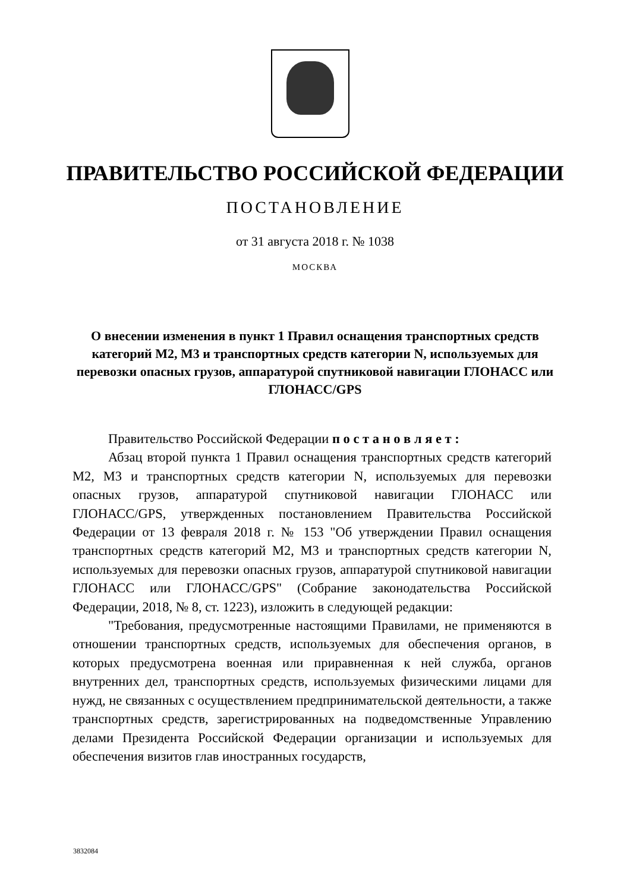ПРАВИТЕЛЬСТВО РОССИЙСКОЙ ФЕДЕРАЦИИ
ПОСТАНОВЛЕНИЕ
от 31 августа 2018 г. № 1038
МОСКВА
О внесении изменения в пункт 1 Правил оснащения транспортных средств категорий М2, М3 и транспортных средств категории N, используемых для перевозки опасных грузов, аппаратурой спутниковой навигации ГЛОНАСС или ГЛОНАСС/GPS
Правительство Российской Федерации п о с т а н о в л я е т :
Абзац второй пункта 1 Правил оснащения транспортных средств категорий М2, М3 и транспортных средств категории N, используемых для перевозки опасных грузов, аппаратурой спутниковой навигации ГЛОНАСС или ГЛОНАСС/GPS, утвержденных постановлением Правительства Российской Федерации от 13 февраля 2018 г. № 153 "Об утверждении Правил оснащения транспортных средств категорий М2, М3 и транспортных средств категории N, используемых для перевозки опасных грузов, аппаратурой спутниковой навигации ГЛОНАСС или ГЛОНАСС/GPS" (Собрание законодательства Российской Федерации, 2018, № 8, ст. 1223), изложить в следующей редакции:
"Требования, предусмотренные настоящими Правилами, не применяются в отношении транспортных средств, используемых для обеспечения органов, в которых предусмотрена военная или приравненная к ней служба, органов внутренних дел, транспортных средств, используемых физическими лицами для нужд, не связанных с осуществлением предпринимательской деятельности, а также транспортных средств, зарегистрированных на подведомственные Управлению делами Президента Российской Федерации организации и используемых для обеспечения визитов глав иностранных государств,
3832084